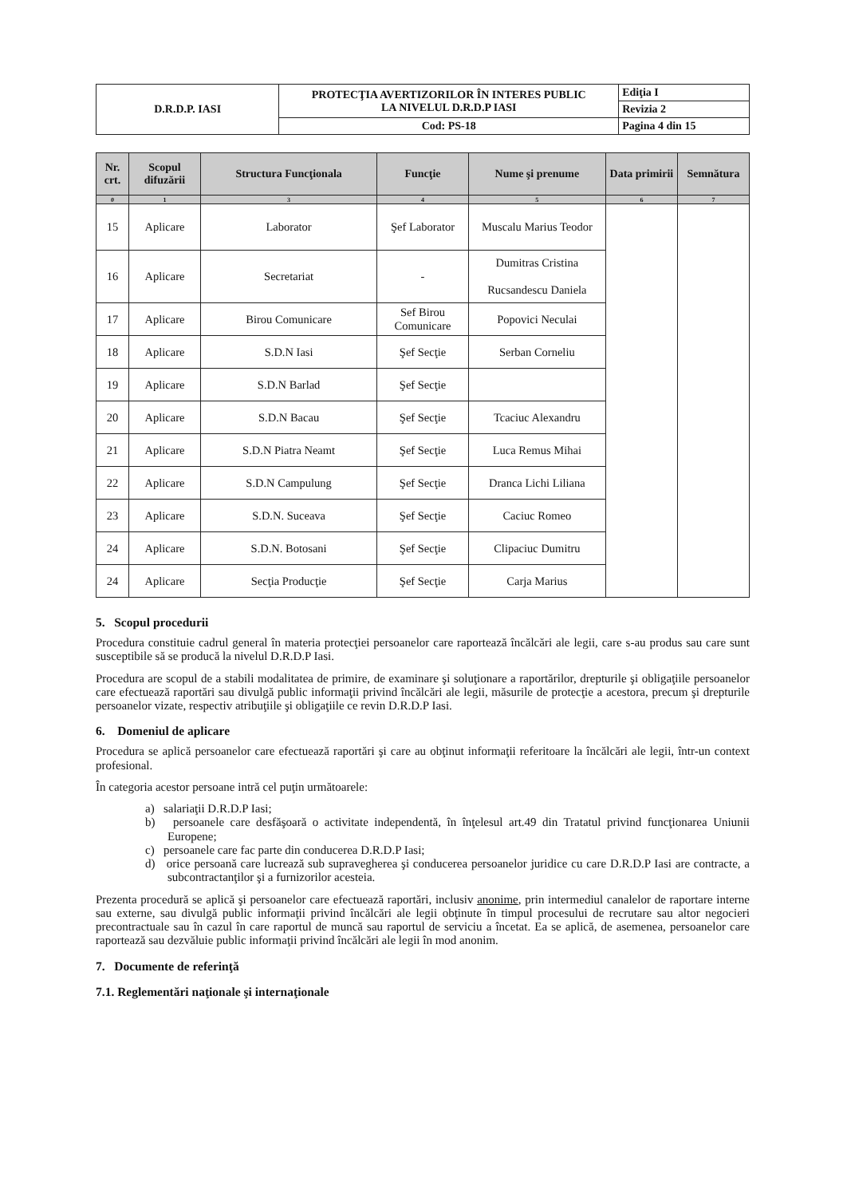| D.R.D.P. IASI | PROTECŢIA AVERTIZORILOR ÎN INTERES PUBLIC LA NIVELUL D.R.D.P IASI | Ediţia I |
| | | Revizia 2 |
| | Cod: PS-18 | Pagina 4 din 15 |
| Nr. crt. | Scopul difuzării | Structura Funcţionala | Funcţie | Nume şi prenume | Data primirii | Semnătura |
| --- | --- | --- | --- | --- | --- | --- |
| 0 | 1 | 3 | 4 | 5 | 6 | 7 |
| 15 | Aplicare | Laborator | Şef Laborator | Muscalu Marius Teodor | | |
| 16 | Aplicare | Secretariat | - | Dumitras Cristina Rucsandescu Daniela | | |
| 17 | Aplicare | Birou Comunicare | Sef Birou Comunicare | Popovici Neculai | | |
| 18 | Aplicare | S.D.N Iasi | Şef Secţie | Serban Corneliu | | |
| 19 | Aplicare | S.D.N Barlad | Şef Secţie | | | |
| 20 | Aplicare | S.D.N Bacau | Şef Secţie | Tcaciuc Alexandru | | |
| 21 | Aplicare | S.D.N Piatra Neamt | Şef Secţie | Luca Remus Mihai | | |
| 22 | Aplicare | S.D.N Campulung | Şef Secţie | Dranca Lichi Liliana | | |
| 23 | Aplicare | S.D.N. Suceava | Şef Secţie | Caciuc Romeo | | |
| 24 | Aplicare | S.D.N. Botosani | Şef Secţie | Clipaciuc Dumitru | | |
| 24 | Aplicare | Secţia Producţie | Şef Secţie | Carja Marius | | |
5. Scopul procedurii
Procedura constituie cadrul general în materia protecţiei persoanelor care raportează încălcări ale legii, care s-au produs sau care sunt susceptibile să se producă la nivelul D.R.D.P Iasi.
Procedura are scopul de a stabili modalitatea de primire, de examinare şi soluţionare a raportărilor, drepturile şi obligaţiile persoanelor care efectuează raportări sau divulgă public informaţii privind încălcări ale legii, măsurile de protecţie a acestora, precum şi drepturile persoanelor vizate, respectiv atribuţiile şi obligaţiile ce revin D.R.D.P Iasi.
6. Domeniul de aplicare
Procedura se aplică persoanelor care efectuează raportări şi care au obţinut informaţii referitoare la încălcări ale legii, într-un context profesional.
În categoria acestor persoane intră cel puţin următoarele:
a) salariaţii D.R.D.P Iasi;
b) persoanele care desfăşoară o activitate independentă, în înţelesul art.49 din Tratatul privind funcţionarea Uniunii Europene;
c) persoanele care fac parte din conducerea D.R.D.P Iasi;
d) orice persoană care lucrează sub supravegherea şi conducerea persoanelor juridice cu care D.R.D.P Iasi are contracte, a subcontractanţilor şi a furnizorilor acesteia.
Prezenta procedură se aplică şi persoanelor care efectuează raportări, inclusiv anonime, prin intermediul canalelor de raportare interne sau externe, sau divulgă public informaţii privind încălcări ale legii obţinute în timpul procesului de recrutare sau altor negocieri precontractuale sau în cazul în care raportul de muncă sau raportul de serviciu a încetat. Ea se aplică, de asemenea, persoanelor care raportează sau dezvăluie public informaţii privind încălcări ale legii în mod anonim.
7. Documente de referinţă
7.1. Reglementări naţionale şi internaţionale